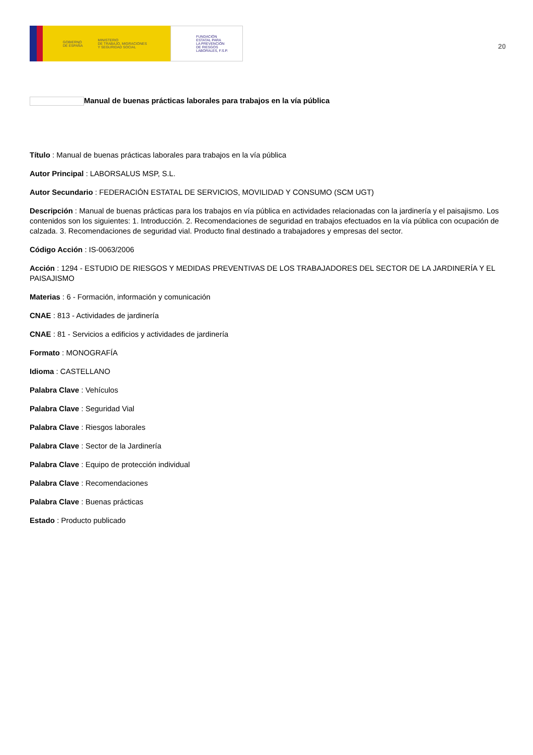GOBIERNO
DE ESPAÑA MINISTERIO
DE TRABAJO, MIGRACIONES
Y SEGURIDAD SOCIAL
FUNDACIÓN
ESTATAL PARA
LA PREVENCIÓN
DE RIESGOS
LABORALES, F.S.P.
20
Manual de buenas prácticas laborales para trabajos en la vía pública
Título : Manual de buenas prácticas laborales para trabajos en la vía pública
Autor Principal : LABORSALUS MSP, S.L.
Autor Secundario : FEDERACIÓN ESTATAL DE SERVICIOS, MOVILIDAD Y CONSUMO (SCM UGT)
Descripción : Manual de buenas prácticas para los trabajos en vía pública en actividades relacionadas con la jardinería y el paisajismo. Los contenidos son los siguientes: 1. Introducción. 2. Recomendaciones de seguridad en trabajos efectuados en la vía pública con ocupación de calzada. 3. Recomendaciones de seguridad vial. Producto final destinado a trabajadores y empresas del sector.
Código Acción : IS-0063/2006
Acción : 1294 - ESTUDIO DE RIESGOS Y MEDIDAS PREVENTIVAS DE LOS TRABAJADORES DEL SECTOR DE LA JARDINERÍA Y EL PAISAJISMO
Materias : 6 - Formación, información y comunicación
CNAE : 813 - Actividades de jardinería
CNAE : 81 - Servicios a edificios y actividades de jardinería
Formato : MONOGRAFÍA
Idioma : CASTELLANO
Palabra Clave : Vehículos
Palabra Clave : Seguridad Vial
Palabra Clave : Riesgos laborales
Palabra Clave : Sector de la Jardinería
Palabra Clave : Equipo de protección individual
Palabra Clave : Recomendaciones
Palabra Clave : Buenas prácticas
Estado : Producto publicado